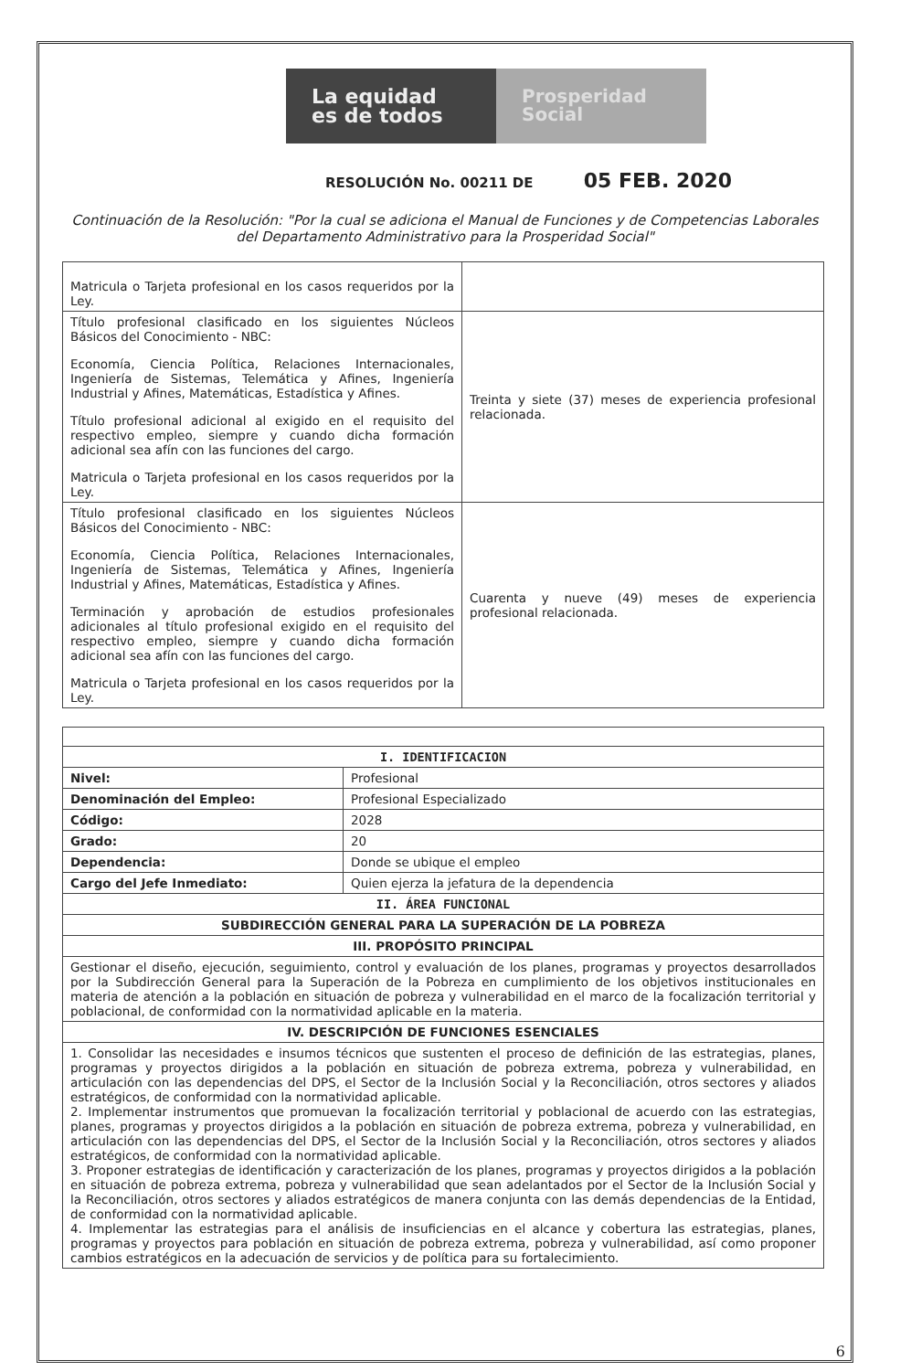La equidad
es de todos
Prosperidad
Social
RESOLUCIÓN No. 00211 DE 05 FEB. 2020
Continuación de la Resolución: "Por la cual se adiciona el Manual de Funciones y de Competencias Laborales del Departamento Administrativo para la Prosperidad Social"
| Matricula o Tarjeta profesional en los casos requeridos por la Ley. | |
| Título profesional clasificado en los siguientes Núcleos Básicos del Conocimiento - NBC: Economía, Ciencia Política, Relaciones Internacionales, Ingeniería de Sistemas, Telemática y Afines, Ingeniería Industrial y Afines, Matemáticas, Estadística y Afines. Título profesional adicional al exigido en el requisito del respectivo empleo, siempre y cuando dicha formación adicional sea afín con las funciones del cargo. Matricula o Tarjeta profesional en los casos requeridos por la Ley. | Treinta y siete (37) meses de experiencia profesional relacionada. |
| Título profesional clasificado en los siguientes Núcleos Básicos del Conocimiento - NBC: Economía, Ciencia Política, Relaciones Internacionales, Ingeniería de Sistemas, Telemática y Afines, Ingeniería Industrial y Afines, Matemáticas, Estadística y Afines. Terminación y aprobación de estudios profesionales adicionales al título profesional exigido en el requisito del respectivo empleo, siempre y cuando dicha formación adicional sea afín con las funciones del cargo. Matricula o Tarjeta profesional en los casos requeridos por la Ley. | Cuarenta y nueve (49) meses de experiencia profesional relacionada. |
| I. IDENTIFICACION | |
| --- | --- |
| Nivel: | Profesional |
| Denominación del Empleo: | Profesional Especializado |
| Código: | 2028 |
| Grado: | 20 |
| Dependencia: | Donde se ubique el empleo |
| Cargo del Jefe Inmediato: | Quien ejerza la jefatura de la dependencia |
| II. ÁREA FUNCIONAL | |
| SUBDIRECCIÓN GENERAL PARA LA SUPERACIÓN DE LA POBREZA | |
| III. PROPÓSITO PRINCIPAL | |
| Gestionar el diseño, ejecución, seguimiento, control y evaluación de los planes, programas y proyectos desarrollados por la Subdirección General para la Superación de la Pobreza en cumplimiento de los objetivos institucionales en materia de atención a la población en situación de pobreza y vulnerabilidad en el marco de la focalización territorial y poblacional, de conformidad con la normatividad aplicable en la materia. | |
| IV. DESCRIPCIÓN DE FUNCIONES ESENCIALES | |
| 1. Consolidar las necesidades e insumos técnicos que sustenten el proceso de definición de las estrategias, planes, programas y proyectos dirigidos a la población en situación de pobreza extrema, pobreza y vulnerabilidad, en articulación con las dependencias del DPS, el Sector de la Inclusión Social y la Reconciliación, otros sectores y aliados estratégicos, de conformidad con la normatividad aplicable. 2. Implementar instrumentos que promuevan la focalización territorial y poblacional de acuerdo con las estrategias, planes, programas y proyectos dirigidos a la población en situación de pobreza extrema, pobreza y vulnerabilidad, en articulación con las dependencias del DPS, el Sector de la Inclusión Social y la Reconciliación, otros sectores y aliados estratégicos, de conformidad con la normatividad aplicable. 3. Proponer estrategias de identificación y caracterización de los planes, programas y proyectos dirigidos a la población en situación de pobreza extrema, pobreza y vulnerabilidad que sean adelantados por el Sector de la Inclusión Social y la Reconciliación, otros sectores y aliados estratégicos de manera conjunta con las demás dependencias de la Entidad, de conformidad con la normatividad aplicable. 4. Implementar las estrategias para el análisis de insuficiencias en el alcance y cobertura las estrategias, planes, programas y proyectos para población en situación de pobreza extrema, pobreza y vulnerabilidad, así como proponer cambios estratégicos en la adecuación de servicios y de política para su fortalecimiento. | |
6